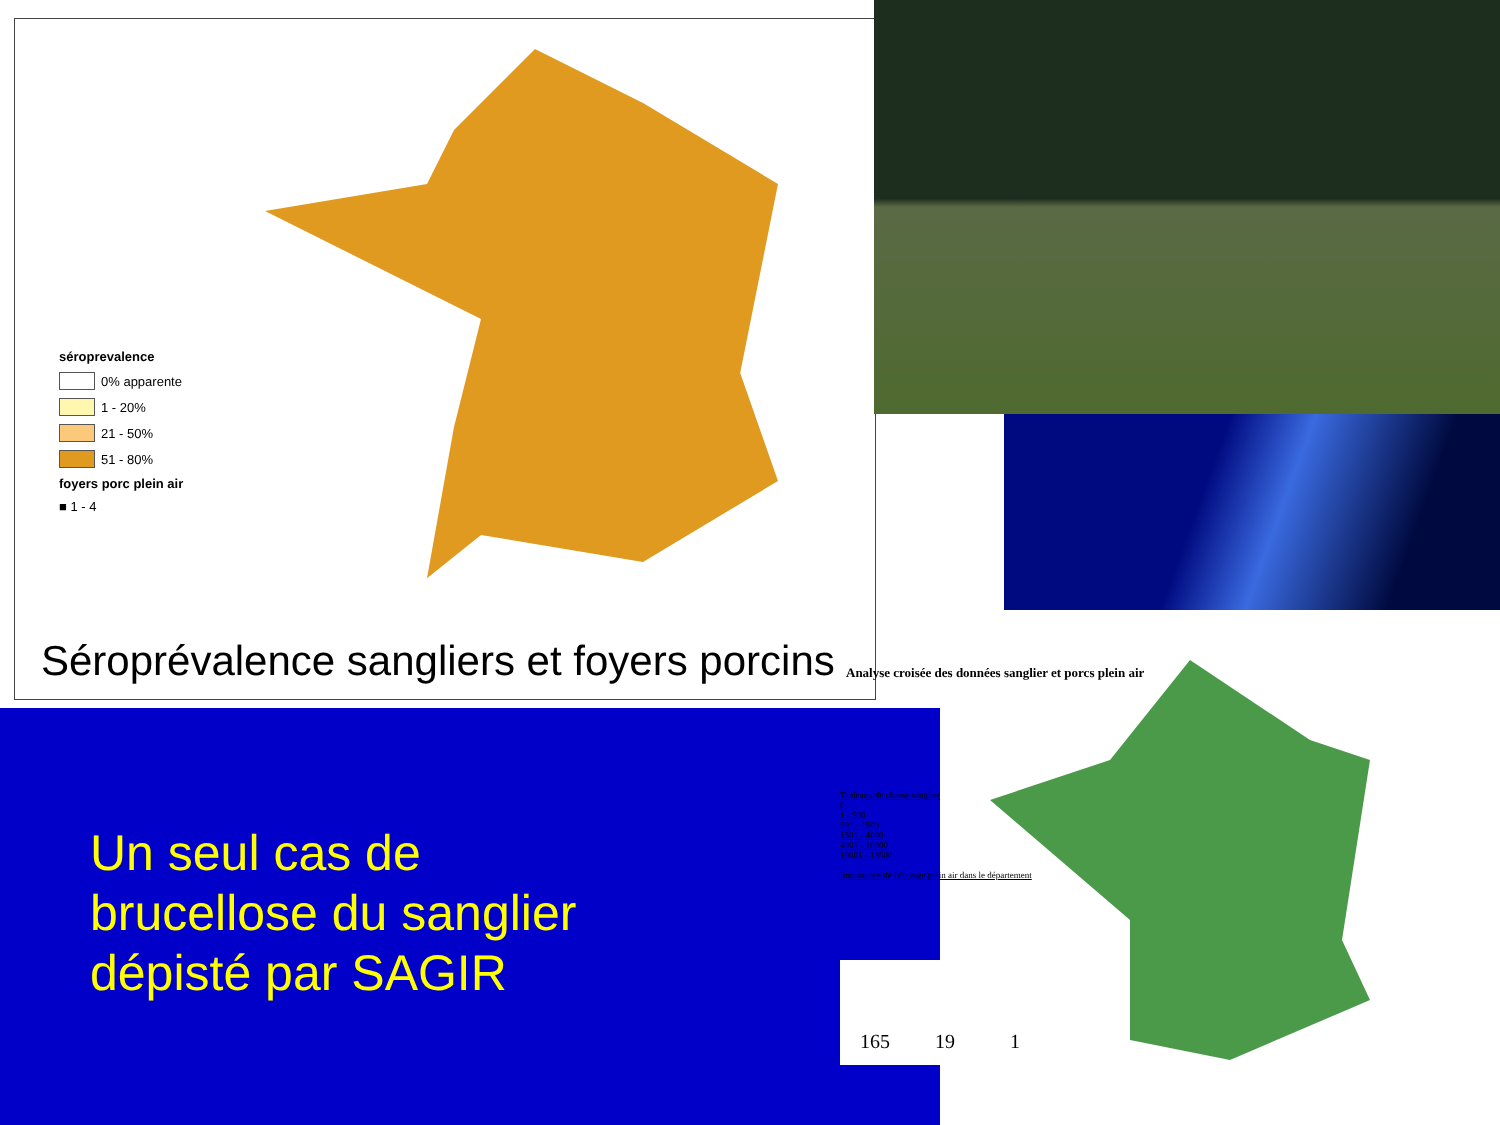séroprevalence
0% apparente
1 - 20%
21 - 50%
51 - 80%
foyers porc plein air
■ 1 - 4
Séroprévalence sangliers et foyers porcins
Un seul cas de
brucellose du sanglier
dépisté par SAGIR
Analyse croisée des données sanglier et porcs plein air
Tableaux de chasse sanglier
0
1 - 500
501 - 1500
1501 - 4000
4001 - 10000
10001 - 18500
Importance de l'élevage plein air dans le département
165 19 1